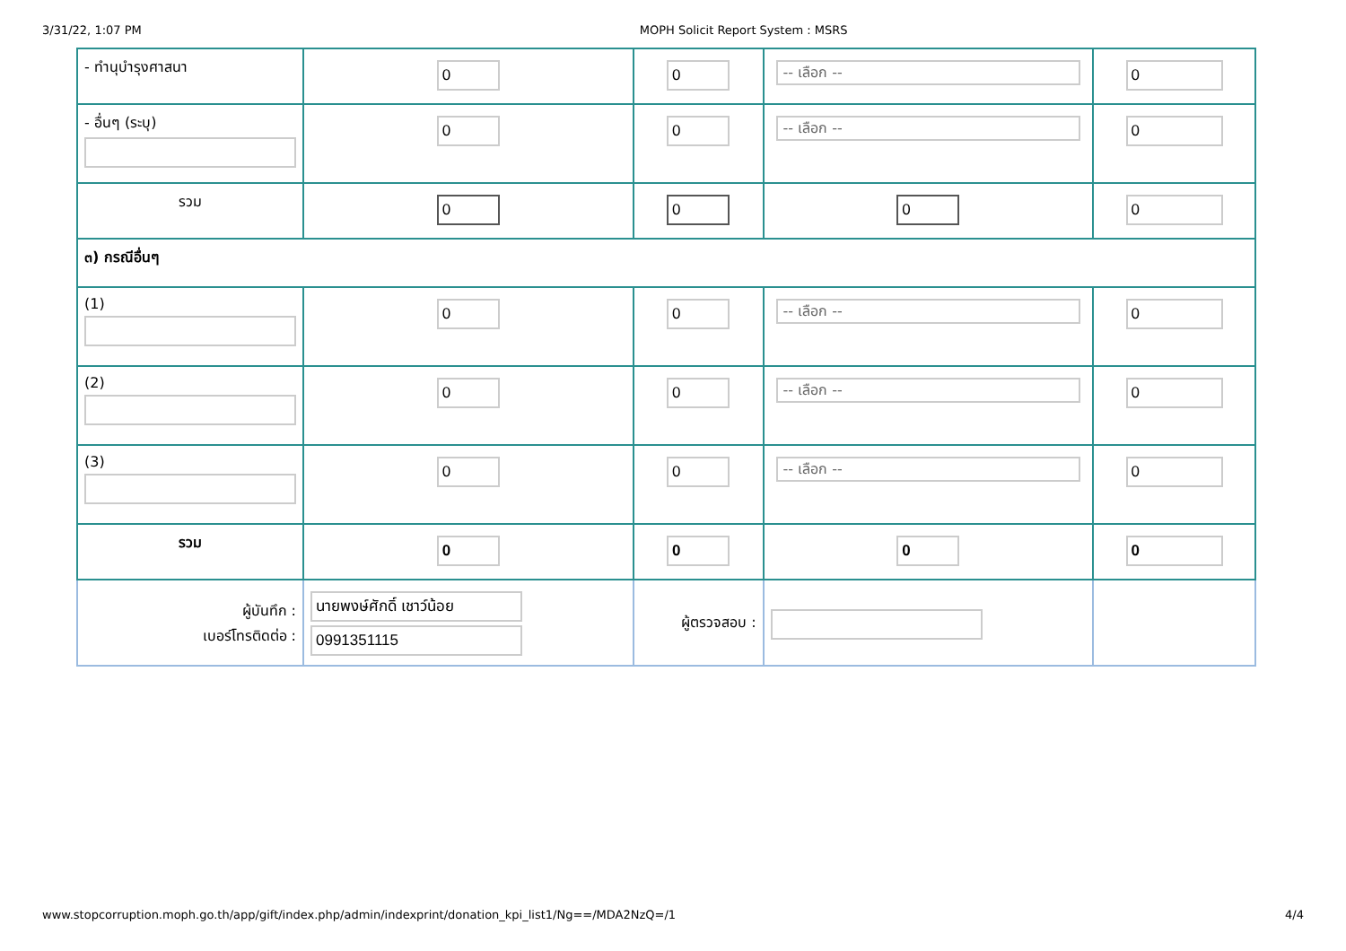3/31/22, 1:07 PM MOPH Solicit Report System : MSRS
| - ทำนุบำรุงศาสนา | 0 | 0 | -- เลือก -- | 0 |
| - อื่นๆ (ระบุ) | 0 | 0 | -- เลือก -- | 0 |
| รวม | 0 | 0 | 0 | 0 |
| ๓) กรณีอื่นๆ | | | | |
| (1) | 0 | 0 | -- เลือก -- | 0 |
| (2) | 0 | 0 | -- เลือก -- | 0 |
| (3) | 0 | 0 | -- เลือก -- | 0 |
| รวม | 0 | 0 | 0 | 0 |
| ผู้บันทึก : เบอร์โทรติดต่อ : | นายพงษ์ศักดิ์ เชาว์น้อย 0991351115 | ผู้ตรวจสอบ : | | |
www.stopcorruption.moph.go.th/app/gift/index.php/admin/indexprint/donation_kpi_list1/Ng==/MDA2NzQ=/1 4/4